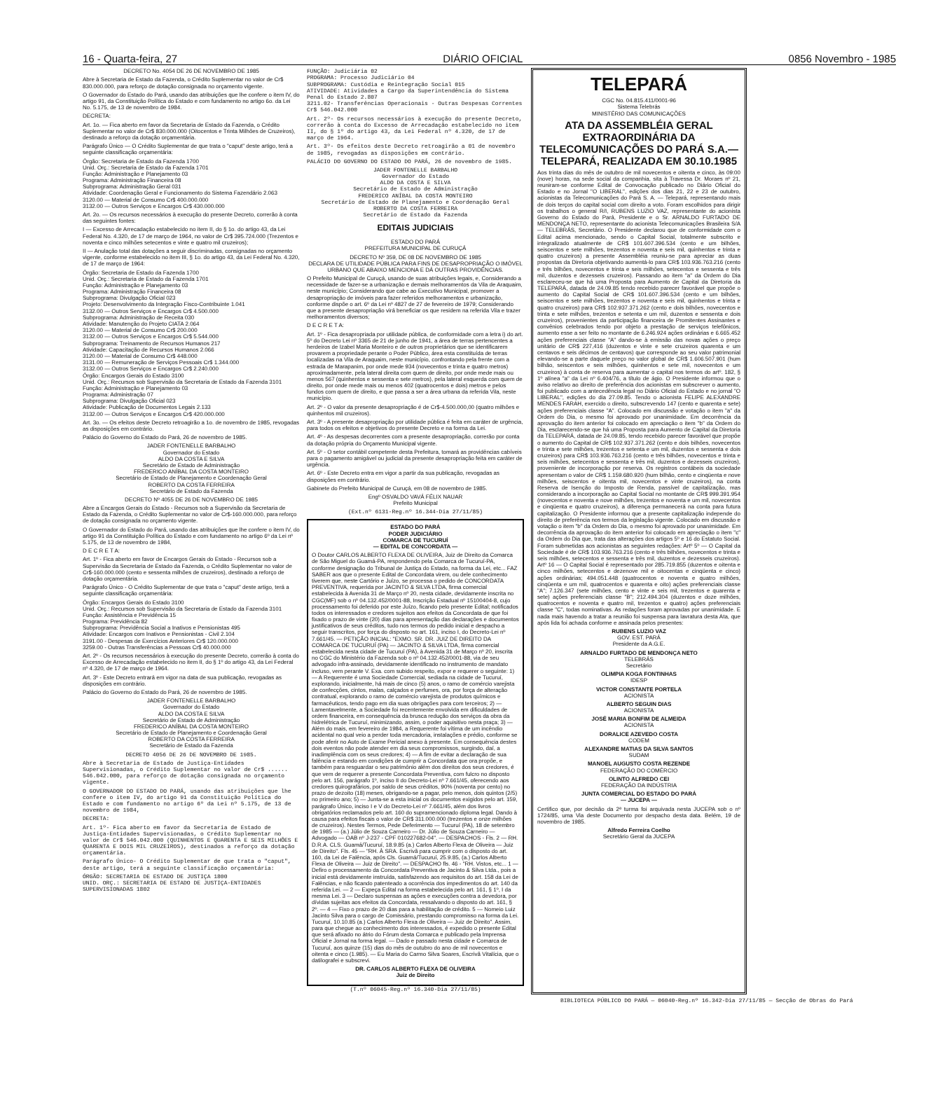16 - Quarta-feira, 27 DIÁRIO OFICIAL 0856 Novembro - 1985
DECRETO No. 4054 DE 26 DE NOVEMBRO DE 1985
Abre à Secretaria de Estado da Fazenda, o Crédito Suplementar no valor de Cr$ 830.000.000, para reforço de dotação consignada no orçamento vigente.
O Governador do Estado do Pará, usando das atribuições que lhe confere o item IV, do artigo 91, da Constituição Política do Estado e com fundamento no artigo 6o. da Lei No. 5.175, de 13 de novembro de 1984.
DECRETA:
Art. 1o. — Fica aberto em favor da Secretaria de Estado da Fazenda, o Crédito Suplementar no valor de Cr$ 830.000.000 (Oitocentos e Trinta Milhões de Cruzeiros), destinado a reforço da dotação orçamentária.
Parágrafo Único — O Crédito Suplementar de que trata o "caput" deste artigo, terá a seguinte classificação orçamentária:
Órgão: Secretaria de Estado da Fazenda 1700
Unid. Orç.: Secretaria de Estado da Fazenda 1701
Função: Administração e Planejamento 03
Programa: Administração Financeira 08
Subprograma: Administração Geral 031
Atividade: Coordenação Geral e Funcionamento do Sistema Fazendário 2.063
3120.00 — Material de Consumo Cr$ 400.000.000
3132.00 — Outros Serviços e Encargos Cr$ 430.000.000
Art. 2o. — Os recursos necessários à execução do presente Decreto, correrão à conta das seguintes fontes:
I — Excesso de Arrecadação estabelecido no item II, do § 1o. do artigo 43, da Lei Federal No. 4.320, de 17 de março de 1964, no valor de Cr$ 395.724.000 (Trezentos e noventa e cinco milhões setecentos e vinte e quatro mil cruzeiros);
II — Anulação total das dotações a seguir discriminadas, consignadas no orçamento vigente, conforme estabelecido no item III, § 1o. do artigo 43, da Lei Federal No. 4.320, de 17 de março de 1964:
Órgão: Secretaria de Estado da Fazenda 1700
Unid. Orç.: Secretaria de Estado da Fazenda 1701
Função: Administração e Planejamento 03
Programa: Administração Financeira 08
Subprograma: Divulgação Oficial 023
Projeto: Desenvolvimento da Integração Fisco-Contribuinte 1.041
3132.00 — Outros Serviços e Encargos Cr$ 4.500.000
Subprograma: Administração de Receita 030
Atividade: Manutenção do Projeto CIATA 2.064
3120.00 — Material de Consumo Cr$ 200.000
3132.00 — Outros Serviços e Encargos Cr$ 5.544.000
Subprograma: Treinamento de Recursos Humanos 217
Atividade: Capacitação de Recursos Humanos 2.066
3120.00 — Material de Consumo Cr$ 448.000
3131.00 — Remuneração de Serviços Pessoais Cr$ 1.344.000
3132.00 — Outros Serviços e Encargos Cr$ 2.240.000
Órgão: Encargos Gerais do Estado 3100
Unid. Orç.: Recursos sob Supervisão da Secretaria de Estado da Fazenda 3101
Função: Administração e Planejamento 03
Programa: Administração 07
Subprograma: Divulgação Oficial 023
Atividade: Publicação de Documentos Legais 2.133
3132.00 — Outros Serviços e Encargos Cr$ 420.000.000
Art. 3o. — Os efeitos deste Decreto retroagirão a 1o. de novembro de 1985, revogadas as disposições em contrário.
Palácio do Governo do Estado do Pará, 26 de novembro de 1985.
JADER FONTENELLE BARBALHO
Governador do Estado
ALDO DA COSTA E SILVA
Secretário de Estado de Administração
FREDERICO ANÍBAL DA COSTA MONTEIRO
Secretário de Estado de Planejamento e Coordenação Geral
ROBERTO DA COSTA FERREIRA
Secretário de Estado da Fazenda
DECRETO Nº 4055 DE 26 DE NOVEMBRO DE 1985
Abre a Encargos Gerais do Estado - Recursos sob a Supervisão da Secretaria de Estado da Fazenda, o Crédito Suplementar no valor de Cr$-160.000.000, para reforço de dotação consignada no orçamento vigente.
O Governador do Estado do Pará, usando das atribuições que lhe confere o item IV, do artigo 91 da Constituição Política do Estado e com fundamento no artigo 6º da Lei nº 5.175, de 13 de novembro de 1984,
D E C R E T A:
Art. 1º - Fica aberto em favor de Encargos Gerais do Estado - Recursos sob a Supervisão da Secretaria de Estado da Fazenda, o Crédito Suplementar no valor de Cr$-160.000.000 (cento e sessenta milhões de cruzeiros), destinado a reforço de dotação orçamentária.
Parágrafo Único - O Crédito Suplementar de que trata o "caput" deste artigo, terá a seguinte classificação orçamentária:
Órgão: Encargos Gerais do Estado 3100
Unid. Orç.: Recursos sob Supervisão da Secretaria de Estado da Fazenda 3101
Função: Assistência e Previdência 15
Programa: Previdência 82
Subprograma: Previdência Social a Inativos e Pensionistas 495
Atividade: Encargos com Inativos e Pensionistas - Civil 2.104
3191.00 - Despesas de Exercícios Anteriores Cr$ 120.000.000
3259.00 - Outras Transferências a Pessoas Cr$ 40.000.000
Art. 2º - Os recursos necessários à execução do presente Decreto, correrão à conta do Excesso de Arrecadação estabelecido no item II, do § 1º do artigo 43, da Lei Federal nº 4.320, de 17 de março de 1964.
Art. 3º - Este Decreto entrará em vigor na data de sua publicação, revogadas as disposições em contrário.
Palácio do Governo do Estado do Pará, 26 de novembro de 1985.
JADER FONTENELLE BARBALHO
Governador do Estado
ALDO DA COSTA E SILVA
Secretário de Estado de Administração
FREDERICO ANÍBAL DA COSTA MONTEIRO
Secretário de Estado de Planejamento e Coordenação Geral
ROBERTO DA COSTA FERREIRA
Secretário de Estado da Fazenda
DECRETO 4056 DE 26 DE NOVEMBRO DE 1985.
Abre à Secretaria de Estado de Justiça-Entidades Supervisionadas, o Crédito Suplementar no valor de Cr$ ...... 546.042.000, para reforço de dotação consignada no orçamento vigente.
O GOVERNADOR DO ESTADO DO PARÁ, usando das atribuições que lhe confere o item IV, do artigo 91 da Constituição Política do Estado e com fundamento no artigo 6º da Lei nº 5.175, de 13 de novembro de 1984,
DECRETA:
Art. 1º- Fica aberto em favor da Secretaria de Estado de Justiça-Entidades Supervisionadas, o Crédito Suplementar no valor de Cr$ 546.042.000 (QUINHENTOS E QUARENTA E SEIS MILHÕES E QUARENTA E DOIS MIL CRUZEIROS), destinados a reforço da dotação orçamentária.
Parágrafo Único- O Crédito Suplementar de que trata o "caput", deste artigo, terá a seguinte classificação orçamentária:
ÓRGÃO: SECRETARIA DE ESTADO DE JUSTIÇA 1800
UNID. ORÇ.: SECRETARIA DE ESTADO DE JUSTIÇA-ENTIDADES SUPERVISIONADAS 1802
FUNÇÃO: Judiciária 02
PROGRAMA: Processo Judiciário 04
SUBPROGRAMA: Custódia e Reintegração Social 015
ATIVIDADE: Atividades a Cargo da Superintendência do Sistema Penal do Estado 2.807
3211.02- Transferências Operacionais - Outras Despesas Correntes Cr$ 546.042.000
Art. 2º- Os recursos necessários à execução do presente Decreto, correrão à conta do Excesso de Arrecadação estabelecido no item II, do § 1º do artigo 43, da Lei Federal nº 4.320, de 17 de março de 1964.
Art. 3º- Os efeitos deste Decreto retroagirão a 01 de novembro de 1985, revogadas as disposições em contrário.
PALÁCIO DO GOVERNO DO ESTADO DO PARÁ, 26 de novembro de 1985.
JADER FONTENELLE BARBALHO
Governador do Estado
ALDO DA COSTA E SILVA
Secretário de Estado de Administração
FREDERICO ANÍBAL DA COSTA MONTEIRO
Secretário de Estado de Planejamento e Coordenação Geral
ROBERTO DA COSTA FERREIRA
Secretário de Estado da Fazenda
EDITAIS JUDICIAIS
ESTADO DO PARÁ
PREFEITURA MUNICIPAL DE CURUÇÁ
DECRETO Nº 359, DE 08 DE NOVEMBRO DE 1985
DECLARA DE UTILIDADE PÚBLICA PARA FINS DE DESAPROPRIAÇÃO O IMÓVEL URBANO QUE ABAIXO MENCIONA E DÁ OUTRAS PROVIDÊNCIAS.
O Prefeito Municipal de Curuçá, usando de suas atribuições legais, e, Considerando a necessidade de fazer-se a urbanização e demais melhoramentos da Vila de Araquaim, neste município; Considerando que cabe ao Executivo Municipal, promover a desapropriação de imóveis para fazer referidos melhoramentos e urbanização, conforme dispõe o art. 6º da Lei nº 4827 de 27 de fevereiro de 1979; Considerando que a presente desapropriação virá beneficiar os que residem na referida Vila e trazer melhoramentos diversos;
D E C R E T A:
Art. 1º - Fica desapropriada por utilidade pública, de conformidade com a letra i) do art. 5º do Decreto Lei nº 3365 de 21 de junho de 1941, a área de terras pertencentes a herdeiros de Izabel Maria Monteiro e de outros proprietários que se identificarem provarem a propriedade perante o Poder Público, área esta constituída de terras localizadas na Vila de Araquaim, neste município, confrontando pela frente com a estrada de Marapanim, por onde mede 934 (novecentos e trinta e quatro metros) aproximadamente, pela lateral direita com quem de direito, por onde mede mais ou menos 567 (quinhentos e sessenta e sete metros), pela lateral esquerda com quem de direito, por onde mede mais ou menos 402 (quatrocentos e dois) metros e pelos fundos com quem de direito, e que passa a ser a área urbana da referida Vila, neste município.
Art. 2º - O valor da presente desapropriação é de Cr$-4.500.000,00 (quatro milhões e quinhentos mil cruzeiros).
Art. 3º - A presente desapropriação por utilidade pública é feita em caráter de urgência, para todos os efeitos e objetivos do presente Decreto e na forma da Lei.
Art. 4º - As despesas decorrentes com a presente desapropriação, correrão por conta da dotação própria do Orçamento Municipal vigente.
Art. 5º - O setor contábil competente desta Prefeitura, tomará as providências cabíveis para o pagamento amigável ou judicial da presente desapropriação feita em caráter de urgência.
Art. 6º - Este Decreto entra em vigor a partir da sua publicação, revogadas as disposições em contrário.
Gabinete do Prefeito Municipal de Curuçá, em 08 de novembro de 1985.
Engº OSVALDO VAVÁ FÉLIX NAUAR
Prefeito Municipal
(Ext.nº 6131-Reg.nº 16.344-Dia 27/11/85)
ESTADO DO PARÁ
PODER JUDICIÁRIO
COMARCA DE TUCURUÍ
— EDITAL DE CONCORDATA —
O Doutor CARLOS ALBERTO FLEXA DE OLIVEIRA, Juiz de Direito da Comarca de São Miguel do Guamá-PA, respondendo pela Comarca de Tucuruí-PA, conforme designação do Tribunal de Justiça do Estado, na forma da Lei, etc... FAZ SABER aos que o presente Edital de Concordata virem, ou dele conhecimento tiverem que, neste Cartório e Juízo, se processa o pedido de CONCORDATA PREVENTIVA, requerida por JACINTO & SILVA LTDA, firma comercial estabelecida à Avenida 31 de Março nº 20, nesta cidade, devidamente inscrita no CGC(MF) sob o nº 04.132.452/0001-88, Inscrição Estadual nº 15100404-8, cujo processamento foi deferido por este Juízo, ficando pelo presente Edital; notificados todos os interessados e credores sujeitos aos efeitos da Concordata de que foi fixado o prazo de vinte (20) dias para apresentação das declarações e documentos justificativos de seus créditos, tudo nos termos do pedido inicial e despacho a seguir transcritos, por força do disposto no art. 161, inciso I, do Decreto-Lei nº 7.661/45. — PETIÇÃO INICIAL: "EXMO. SR. DR. JUIZ DE DIREITO DA COMARCA DE TUCURUÍ (PA) — JACINTO & SILVA LTDA, firma comercial estabelecida nesta cidade de Tucuruí (PA), à Avenida 31 de Março nº 20, inscrita no CGC do Ministério da Fazenda sob o nº 04.132.452/0001-88, via de seu advogado infra-assinado, devidamente identificado no instrumento de mandato incluso, vem perante V. Exa. com subido respeito, expor e requerer o seguinte: 1) — A Requerente é uma Sociedade Comercial, sediada na cidade de Tucuruí, explorando, inicialmente, há mais de cinco (5) anos, o ramo de comércio varejista de confecções, cintos, malas, calçados e perfumes, ora, por força de alteração contratual, explorando o ramo de comércio varejista de produtos químicos e farmacêuticos, tendo pago em dia suas obrigações para com terceiros; 2) — Lamentavelmente, a Sociedade foi recentemente envolvida em dificuldades de ordem financeira, em consequência da brusca redução dos serviços da obra da hidrelétrica de Tucuruí, minimizando, assim, o poder aquisitivo nesta praça; 3) — Além do mais, em fevereiro de 1984, a Requerente foi vítima de um incêndio acidental no qual veio a perder toda mercadoria, instalações e prédio, conforme se pode aferir no Auto de Exame Pericial anexo à presente. Em consequência destes dois eventos não pode atender em dia seus compromissos, surgindo, daí, a inadimplência com os seus credores; 4) — A fim de evitar a declaração de sua falência e estando em condições de cumprir a Concordata que ora propõe, e também para resguardar o seu patrimônio além dos direitos dos seus credores, é que vem de requerer a presente Concordata Preventiva, com fulcro no disposto pelo art. 156, parágrafo 1º, inciso II do Decreto-Lei nº 7.661/45, oferecendo aos credores quirografários, por saldo de seus créditos, 90% (noventa por cento) no prazo de dezoito (18) meses, obrigando-se a pagar, pelo menos, dois quintos (2/5) no primeiro ano; 5) — Junta-se a esta inicial os documentos exigidos pelo art. 159, parágrafo Único, inciso I e V do Decreto-Lei nº 7.661/45, além dos livros obrigatórios reclamados pelo art. 160 do supramencionado diploma legal. Dando à causa para efeitos fiscais o valor de CR$ 311.000.000 (trezentos e onze milhões de cruzeiros). Nestes Termos, Pede Deferimento — Tucuruí (PA), 18 de setembro de 1985 — (a.) Júlio de Souza Carneiro — Dr. Júlio de Souza Carneiro — Advogado — OAB nº J-237 - CPF 010227682-04". — DESPACHOS - Fls. 2 — RH. D.R.A. CLS. Guamá/Tucuruí, 18.9.85 (a.) Carlos Alberto Flexa de Oliveira — Juiz de Direito". Fls. 45 — "RH. À SRA. Escrivã para cumprir com o disposto do art. 160, da Lei de Falência, após Cls. Guamá/Tucuruí, 25.9.85, (a.) Carlos Alberto Flexa de Oliveira — Juiz de Direito". — DESPACHO fls. 46 - "RH. Vistos, etc... 1 — Defiro o processamento da Concordata Preventiva de Jacinto & Silva Ltda., pois a inicial está devidamente instruída, satisfazendo aos requisitos do art. 158 da Lei de Falências, e não ficando patenteado a ocorrência dos impedimentos do art. 140 da referida Lei. — 2 — Expeça Edital na forma estabelecida pelo art. 161, § 1º, I da mesma Lei. 3 — Declaro suspensas as ações e execuções contra a devedora, por dívidas sujeitas aos efeitos da Concordata, ressalvando o disposto do art. 161, § 2º. — 4 — Fixo o prazo de 20 dias para a habilitação de crédito. 5 — Nomeio Luiz Jacinto Silva para o cargo de Comissário, prestando compromisso na forma da Lei. Tucuruí, 10.10.85 (a.) Carlos Alberto Flexa de Oliveira — Juiz de Direito". Assim, para que chegue ao conhecimento dos interessados, é expedido o presente Edital que será afixado no átrio do Fórum desta Comarca e publicado pela Imprensa Oficial e Jornal na forma legal. — Dado e passado nesta cidade e Comarca de Tucuruí, aos quinze (15) dias do mês de outubro do ano de mil novecentos e oitenta e cinco (1.985). — Eu Maria do Carmo Silva Soares, Escrivã Vitalícia, que o datilografei e subscrevi.
DR. CARLOS ALBERTO FLEXA DE OLIVEIRA
Juiz de Direito
(T.nº 06045-Reg.nº 16.340-Dia 27/11/85)
TELEPARÁ
CGC No. 04.815.411/0001-96
Sistema Telebrás
MINISTÉRIO DAS COMUNICAÇÕES
ATA DA ASSEMBLÉIA GERAL EXTRAORDINÁRIA DA TELECOMUNICAÇÕES DO PARÁ S.A.—TELEPARÁ, REALIZADA EM 30.10.1985
Aos trinta dias do mês de outubro de mil novecentos e oitenta e cinco, às 09:00 (nove) horas, na sede social da companhia, sita à Travessa Dr. Moraes nº 21, reuniram-se conforme Edital de Convocação publicado no Diário Oficial do Estado e no Jornal "O LIBERAL", edições dos dias 21, 22 e 23 de outubro, acionistas da Telecomunicações do Pará S. A. — Telepará, representando mais de dois terços do capital social com direito a voto. Foram escolhidos para dirigir os trabalhos o general R/I, RUBENS LUZIO VAZ, representante do acionista Governo do Estado do Pará, Presidente e o Sr. ARNALDO FURTADO DE MENDONÇA NETO, representante do acionista Telecomunicações Brasileira S/A — TELEBRÁS, Secretário. O Presidente declarou que de conformidade com o Edital acima mencionado, sendo o Capital Social, totalmente subscrito e integralizado atualmente de CR$ 101.607.396.534 (cento e um bilhões, seiscentos e sete milhões, trezentos e noventa e seis mil, quinhentos e trinta e quatro cruzeiros) a presente Assembléia reuniu-se para apreciar as duas propostas da Diretoria objetivando aumentá-lo para CR$ 103.936.763.216 (cento e três bilhões, novecentos e trinta e seis milhões, setecentos e sessenta e três mil, duzentos e dezesseis cruzeiros). Passando ao item "a" da Ordem do Dia esclareceu-se que há uma Proposta para Aumento de Capital da Diretoria da TELEPARÁ, datada de 24.09.85 tendo recebido parecer favorável que propõe o aumento do Capital Social de CR$ 101.607.396.534 (cento e um bilhões, seiscentos e sete milhões, trezentos e noventa e seis mil, quinhentos e trinta e quatro cruzeiros) para CR$ 102.937.371.262 (cento e dois bilhões, novecentos e trinta e sete milhões, trezentos e setenta e um mil, duzentos e sessenta e dois cruzeiros), provenientes da participação financeira de Promitentes Assinantes e convênios celebrados tendo por objeto a prestação de serviços telefônicos, aumento esse a ser feito no montante de 6.246.924 ações ordinárias e 6.665.452 ações preferenciais classe "A" dando-se à emissão das novas ações o preço unitário de CR$ 227,416 (duzentos e vinte e sete cruzeiros quarenta e um centavos e seis décimos de centavos) que corresponde ao seu valor patrimonial elevando-se a parte daquele preço no valor global de CR$ 1.606.507.901 (hum bilhão, seiscentos e seis milhões, quinhentos e sete mil, novecentos e um cruzeiros) à conta de reserva para aumentar o capital nos termos do artº. 182, § 1º alínea "a" da Lei nº 6.404/76, a título de ágio. O Presidente informou que o aviso relativo ao direito de preferência dos acionistas em subscrever o aumento, foi publicado com a antecedência legal no Diário Oficial do Estado e no jornal "O LIBERAL", edições do dia 27.09.85. Tendo o acionista FELIPE ALEXANDRE MENDES FARAH, exercido o direito, subscrevendo 147 (cento e quarenta e sete) ações preferenciais classe "A". Colocado em discussão e votação o item "a" da Ordem do Dia, o mesmo foi aprovado por unanimidade. Em decorrência da aprovação do item anterior foi colocado em apreciação o item "b" da Ordem do Dia, esclarecendo-se que há uma Proposta para Aumento de Capital da Diretoria da TELEPARÁ, datada de 24.09.85, tendo recebido parecer favorável que propõe o aumento do Capital de CR$ 102.937.371.262 (cento e dois bilhões, novecentos e trinta e sete milhões, trezentos e setenta e um mil, duzentos e sessenta e dois cruzeiros) para CR$ 103.936.763.216 (cento e três bilhões, novecentos e trinta e seis milhões, setecentos e sessenta e três mil, duzentos e dezesseis cruzeiros), proveniente de incorporação por reserva. Os registros contábeis da sociedade apresentam o valor de CR$ 1.159.680.920 (hum bilhão, cento e cinqüenta e nove milhões, seiscentos e oitenta mil, novecentos e vinte cruzeiros), na conta Reserva de Isenção do Imposto de Renda, passível de capitalização, mas considerando a incorporação ao Capital Social no montante de CR$ 999.391.954 (novecentos e noventa e nove milhões, trezentos e noventa e um mil, novecentos e cinqüenta e quatro cruzeiros), a diferença permanecerá na conta para futura capitalização. O Presidente informou que a presente capitalização independe do direito de preferência nos termos da legislação vigente. Colocado em discussão e votação o item "b" da Ordem do Dia, o mesmo foi aprovado por unanimidade. Em decorrência da aprovação do item anterior foi colocado em apreciação o item "c" da Ordem do Dia que, trata das alterações dos artigos 5º e 16 do Estatuto Social. Foram submetidas aos acionistas as seguintes redações: Artº 5º — O Capital da Sociedade é de CR$ 103.936.763.216 (cento e três bilhões, novecentos e trinta e seis milhões, setecentos e sessenta e três mil, duzentos e dezesseis cruzeiros). Artº 16 — O Capital Social é representado por 285.719.855 (duzentos e oitenta e cinco milhões, setecentos e dezenove mil e oitocentas e cinqüenta e cinco) ações ordinárias; 494.051.448 (quatrocentos e noventa e quatro milhões, cinqüenta e um mil, quatrocentos e quarenta e oito) ações preferenciais classe "A"; 7.126.347 (sete milhões, cento e vinte e seis mil, trezentos e quarenta e sete) ações preferenciais classe "B"; 212.494.304 (duzentos e doze milhões, quatrocentos e noventa e quatro mil, trezentos e quatro) ações preferenciais classe "C", todas nominativas. As redações foram aprovadas por unanimidade. E nada mais havendo a tratar a reunião foi suspensa para lavratura desta Ata, que após lida foi achada conforme e assinada pelos presentes:
RUBENS LUZIO VAZ
GOV. EST. PARÁ
Presidente da A.G.E.
ARNALDO FURTADO DE MENDONÇA NETO
TELEBRÁS
Secretário
OLIMPIA KOGA FONTINHAS
IDESP
VICTOR CONSTANTE PORTELA
ACIONISTA
ALBERTO SEGUIN DIAS
ACIONISTA
JOSÉ MARIA BONFIM DE ALMEIDA
ACIONISTA
DORALICE AZEVEDO COSTA
CODEM
ALEXANDRE MATIAS DA SILVA SANTOS
SUDAM
MANOEL AUGUSTO COSTA REZENDE
FEDERAÇÃO DO COMÉRCIO
OLINTO ALFREDO CEI
FEDERAÇÃO DA INDÚSTRIA
JUNTA COMERCIAL DO ESTADO DO PARÁ
— JUCEPA —
Certifico que, por decisão da 2ª turma foi arquivada nesta JUCEPA sob o nº 1724/85, uma Via deste Documento por despacho desta data. Belém, 19 de novembro de 1985.
Alfredo Ferreira Coelho
Secretário Geral da JUCEPA
BIBLIOTECA PÚBLICO DO PARÁ — 06040-Reg.nº 16.342-Dia 27/11/85 — Secção de Obras do Pará